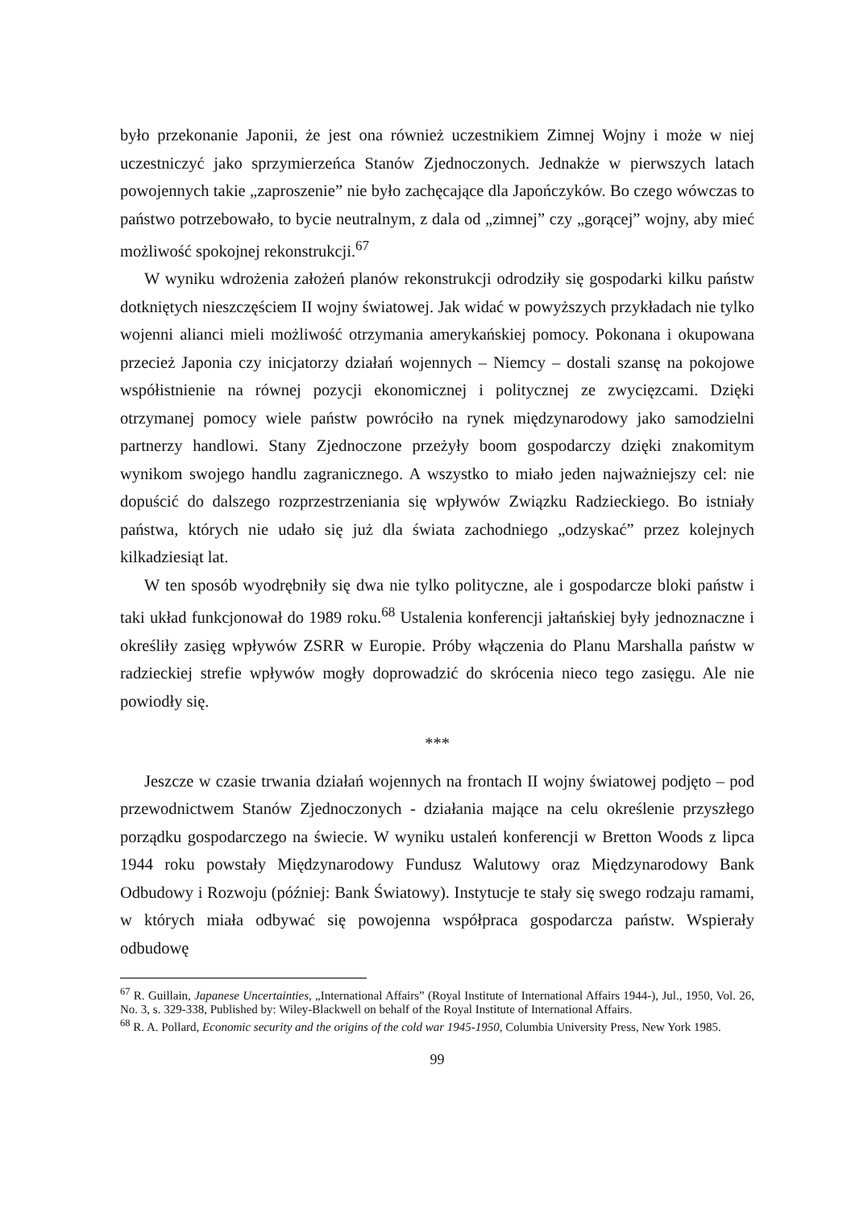było przekonanie Japonii, że jest ona również uczestnikiem Zimnej Wojny i może w niej uczestniczyć jako sprzymierzeńca Stanów Zjednoczonych. Jednakże w pierwszych latach powojennych takie „zaproszenie” nie było zachęcające dla Japończyków. Bo czego wówczas to państwo potrzebowało, to bycie neutralnym, z dala od „zimnej” czy „gorącej” wojny, aby mieć możliwość spokojnej rekonstrukcji.<sup>67</sup>
W wyniku wdrożenia założeń planów rekonstrukcji odrodziły się gospodarki kilku państw dotkniętych nieszczęściem II wojny światowej. Jak widać w powyższych przykładach nie tylko wojenni alianci mieli możliwość otrzymania amerykańskiej pomocy. Pokonana i okupowana przecież Japonia czy inicjatorzy działań wojennych – Niemcy – dostali szansę na pokojowe współistnienie na równej pozycji ekonomicznej i politycznej ze zwycięzcami. Dzięki otrzymanej pomocy wiele państw powróciło na rynek międzynarodowy jako samodzielni partnerzy handlowi. Stany Zjednoczone przeżyły boom gospodarczy dzięki znakomitym wynikom swojego handlu zagranicznego. A wszystko to miało jeden najważniejszy cel: nie dopuścić do dalszego rozprzestrzeniania się wpływów Związku Radzieckiego. Bo istniały państwa, których nie udało się już dla świata zachodniego „odzyskać” przez kolejnych kilkadziesiąt lat.
W ten sposób wyodrębniły się dwa nie tylko polityczne, ale i gospodarcze bloki państw i taki układ funkcjonował do 1989 roku.<sup>68</sup> Ustalenia konferencji jałtańskiej były jednoznaczne i określiły zasięg wpływów ZSRR w Europie. Próby włączenia do Planu Marshalla państw w radzieckiej strefie wpływów mogły doprowadzić do skrócenia nieco tego zasięgu. Ale nie powiodły się.
***
Jeszcze w czasie trwania działań wojennych na frontach II wojny światowej podjęto – pod przewodnictwem Stanów Zjednoczonych - działania mające na celu określenie przyszłego porządku gospodarczego na świecie. W wyniku ustaleń konferencji w Bretton Woods z lipca 1944 roku powstały Międzynarodowy Fundusz Walutowy oraz Międzynarodowy Bank Odbudowy i Rozwoju (później: Bank Światowy). Instytucje te stały się swego rodzaju ramami, w których miała odbywać się powojenna współpraca gospodarcza państw. Wspierały odbudowę
<sup>67</sup> R. Guillain, Japanese Uncertainties, „International Affairs” (Royal Institute of International Affairs 1944-), Jul., 1950, Vol. 26, No. 3, s. 329-338, Published by: Wiley-Blackwell on behalf of the Royal Institute of International Affairs.
<sup>68</sup> R. A. Pollard, Economic security and the origins of the cold war 1945-1950, Columbia University Press, New York 1985.
99